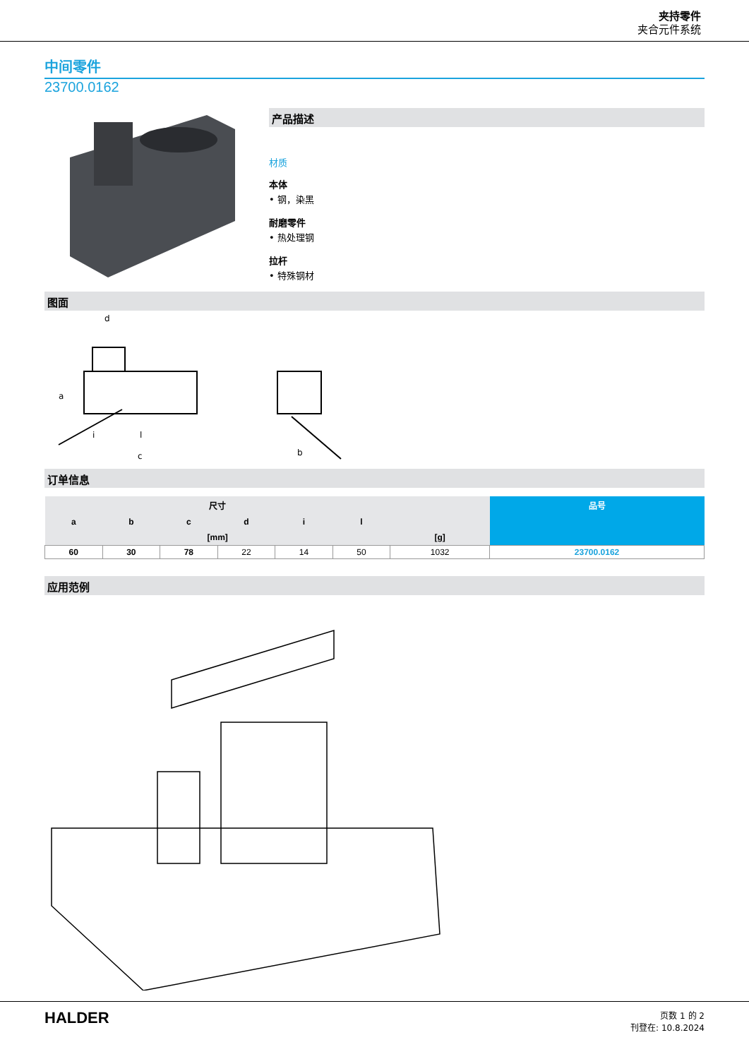夹持零件
夹合元件系统
中间零件
23700.0162
产品描述
材质
本体
• 钢，染黑
耐磨零件
• 热处理钢
拉杆
• 特殊钢材
图面
d
a
i
l
c
b
订单信息
| 尺寸 | | | | | | | 品号 |
| --- | --- | --- | --- | --- | --- | --- | --- |
| a | b | c | d | i | l | | |
| [mm] | | | | | | [g] | |
| 60 | 30 | 78 | 22 | 14 | 50 | 1032 | 23700.0162 |
应用范例
HALDER
页数 1 的 2
刊登在: 10.8.2024